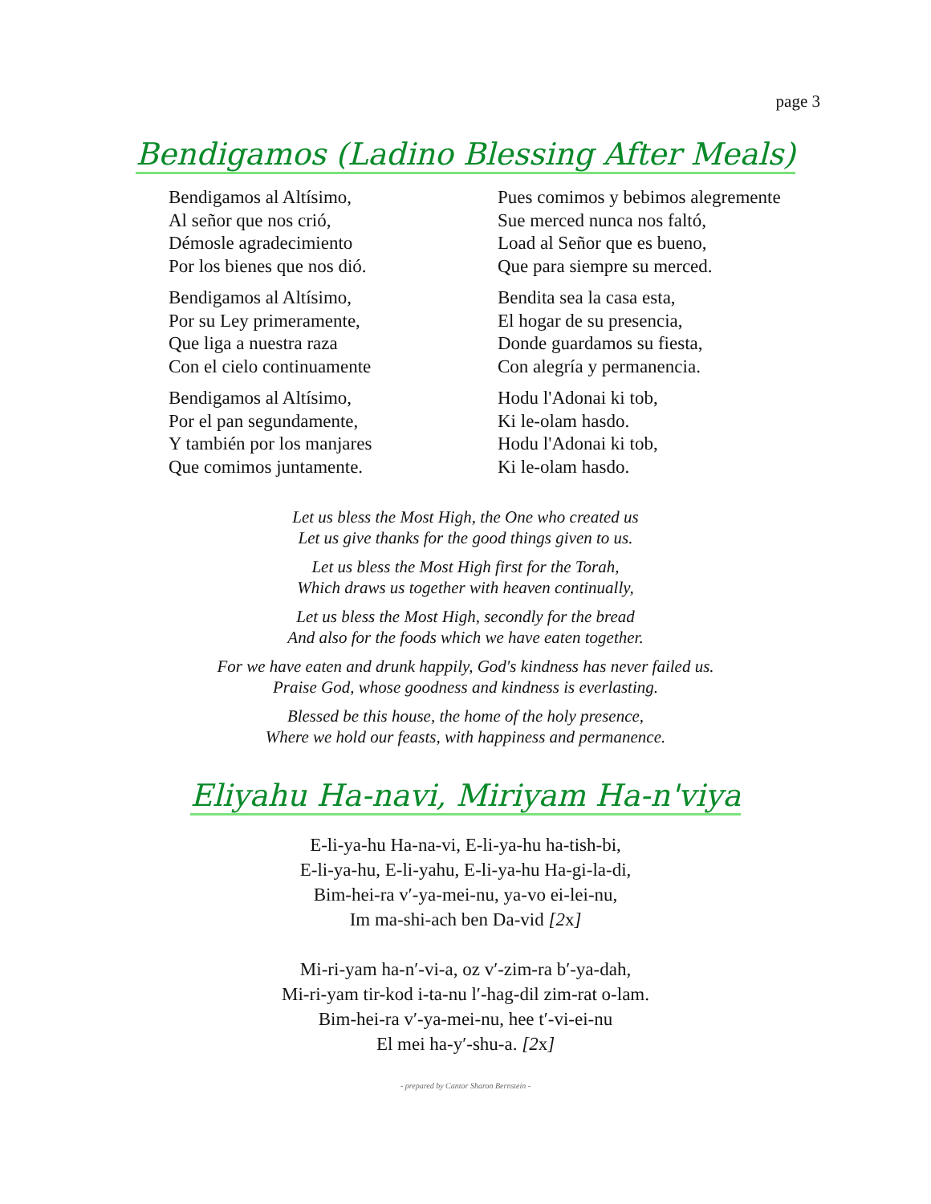page 3
Bendigamos (Ladino Blessing After Meals)
Bendigamos al Altísimo,
Al señor que nos crió,
Démosle agradecimiento
Por los bienes que nos dió.
Bendigamos al Altísimo,
Por su Ley primeramente,
Que liga a nuestra raza
Con el cielo continuamente
Bendigamos al Altísimo,
Por el pan segundamente,
Y también por los manjares
Que comimos juntamente.
Pues comimos y bebimos alegremente
Sue merced nunca nos faltó,
Load al Señor que es bueno,
Que para siempre su merced.
Bendita sea la casa esta,
El hogar de su presencia,
Donde guardamos su fiesta,
Con alegría y permanencia.
Hodu l'Adonai ki tob,
Ki le-olam hasdo.
Hodu l'Adonai ki tob,
Ki le-olam hasdo.
Let us bless the Most High, the One who created us
Let us give thanks for the good things given to us.
Let us bless the Most High first for the Torah,
Which draws us together with heaven continually,
Let us bless the Most High, secondly for the bread
And also for the foods which we have eaten together.
For we have eaten and drunk happily, God's kindness has never failed us.
Praise God, whose goodness and kindness is everlasting.
Blessed be this house, the home of the holy presence,
Where we hold our feasts, with happiness and permanence.
Eliyahu Ha-navi, Miriyam Ha-n'viya
E-li-ya-hu Ha-na-vi, E-li-ya-hu ha-tish-bi,
E-li-ya-hu, E-li-yahu, E-li-ya-hu Ha-gi-la-di,
Bim-hei-ra v′-ya-mei-nu, ya-vo ei-lei-nu,
Im ma-shi-ach ben Da-vid [2x]
Mi-ri-yam ha-n′-vi-a, oz v′-zim-ra b′-ya-dah,
Mi-ri-yam tir-kod i-ta-nu l′-hag-dil zim-rat o-lam.
Bim-hei-ra v′-ya-mei-nu, hee t′-vi-ei-nu
El mei ha-y′-shu-a. [2x]
- prepared by Cantor Sharon Bernstein -